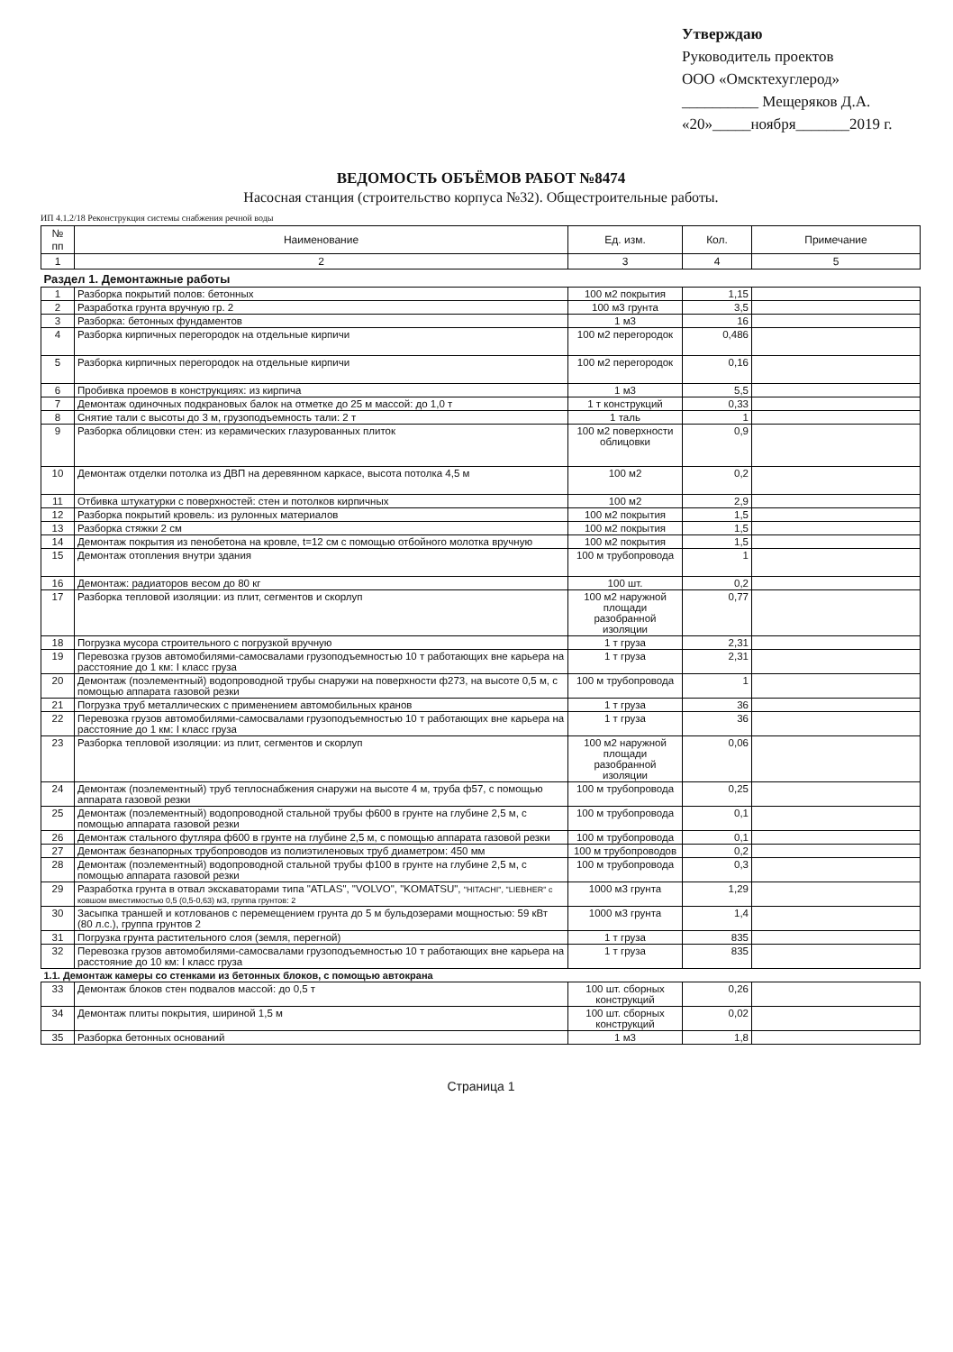Утверждаю
Руководитель проектов
ООО «Омсктехуглерод»
__________ Мещеряков Д.А.
«20»_____ноября_______2019 г.
ВЕДОМОСТЬ ОБЪЁМОВ РАБОТ №8474
Насосная станция (строительство корпуса №32). Общестроительные работы.
ИП 4.1.2/18 Реконструкция системы снабжения речной воды
| № пп | Наименование | Ед. изм. | Кол. | Примечание |
| --- | --- | --- | --- | --- |
| 1 | 2 | 3 | 4 | 5 |
| Раздел 1. Демонтажные работы | | | | |
| 1 | Разборка покрытий полов: бетонных | 100 м2 покрытия | 1,15 | |
| 2 | Разработка грунта вручную гр. 2 | 100 м3 грунта | 3,5 | |
| 3 | Разборка: бетонных фундаментов | 1 м3 | 16 | |
| 4 | Разборка кирпичных перегородок на отдельные кирпичи | 100 м2 перегородок | 0,486 | |
| 5 | Разборка кирпичных перегородок на отдельные кирпичи | 100 м2 перегородок | 0,16 | |
| 6 | Пробивка проемов в конструкциях: из кирпича | 1 м3 | 5,5 | |
| 7 | Демонтаж одиночных подкрановых балок на отметке до 25 м массой: до 1,0 т | 1 т конструкций | 0,33 | |
| 8 | Снятие тали с высоты до 3 м, грузоподъемность тали: 2 т | 1 таль | 1 | |
| 9 | Разборка облицовки стен: из керамических глазурованных плиток | 100 м2 поверхности облицовки | 0,9 | |
| 10 | Демонтаж отделки потолка из ДВП на деревянном каркасе, высота потолка 4,5 м | 100 м2 | 0,2 | |
| 11 | Отбивка штукатурки с поверхностей: стен и потолков кирпичных | 100 м2 | 2,9 | |
| 12 | Разборка покрытий кровель: из рулонных материалов | 100 м2 покрытия | 1,5 | |
| 13 | Разборка стяжки 2 см | 100 м2 покрытия | 1,5 | |
| 14 | Демонтаж покрытия из пенобетона на кровле, t=12 см с помощью отбойного молотка вручную | 100 м2 покрытия | 1,5 | |
| 15 | Демонтаж отопления внутри здания | 100 м трубопровода | 1 | |
| 16 | Демонтаж: радиаторов весом до 80 кг | 100 шт. | 0,2 | |
| 17 | Разборка тепловой изоляции: из плит, сегментов и скорлуп | 100 м2 наружной площади разобранной изоляции | 0,77 | |
| 18 | Погрузка мусора строительного с погрузкой вручную | 1 т груза | 2,31 | |
| 19 | Перевозка грузов автомобилями-самосвалами грузоподъемностью 10 т работающих вне карьера на расстояние до 1 км: I класс груза | 1 т груза | 2,31 | |
| 20 | Демонтаж (поэлементный) водопроводной трубы снаружи на поверхности ф273, на высоте 0,5 м, с помощью аппарата газовой резки | 100 м трубопровода | 1 | |
| 21 | Погрузка труб металлических с применением автомобильных кранов | 1 т груза | 36 | |
| 22 | Перевозка грузов автомобилями-самосвалами грузоподъемностью 10 т работающих вне карьера на расстояние до 1 км: I класс груза | 1 т груза | 36 | |
| 23 | Разборка тепловой изоляции: из плит, сегментов и скорлуп | 100 м2 наружной площади разобранной изоляции | 0,06 | |
| 24 | Демонтаж (поэлементный) труб теплоснабжения снаружи на высоте 4 м, труба ф57, с помощью аппарата газовой резки | 100 м трубопровода | 0,25 | |
| 25 | Демонтаж (поэлементный) водопроводной стальной трубы ф600 в грунте на глубине 2,5 м, с помощью аппарата газовой резки | 100 м трубопровода | 0,1 | |
| 26 | Демонтаж стального футляра ф600 в грунте на глубине 2,5 м, с помощью аппарата газовой резки | 100 м трубопровода | 0,1 | |
| 27 | Демонтаж безнапорных трубопроводов из полиэтиленовых труб диаметром: 450 мм | 100 м трубопроводов | 0,2 | |
| 28 | Демонтаж (поэлементный) водопроводной стальной трубы ф100 в грунте на глубине 2,5 м, с помощью аппарата газовой резки | 100 м трубопровода | 0,3 | |
| 29 | Разработка грунта в отвал экскаваторами типа "ATLAS", "VOLVO", "KOMATSU", "HITACHI", "LIEBHER" с ковшом вместимостью 0,5 (0,5-0,63) м3, группа грунтов: 2 | 1000 м3 грунта | 1,29 | |
| 30 | Засыпка траншей и котлованов с перемещением грунта до 5 м бульдозерами мощностью: 59 кВт (80 л.с.), группа грунтов 2 | 1000 м3 грунта | 1,4 | |
| 31 | Погрузка грунта растительного слоя (земля, перегной) | 1 т груза | 835 | |
| 32 | Перевозка грузов автомобилями-самосвалами грузоподъемностью 10 т работающих вне карьера на расстояние до 10 км: I класс груза | 1 т груза | 835 | |
| 1.1. Демонтаж камеры со стенками из бетонных блоков, с помощью автокрана | | | | |
| 33 | Демонтаж блоков стен подвалов массой: до 0,5 т | 100 шт. сборных конструкций | 0,26 | |
| 34 | Демонтаж плиты покрытия, шириной 1,5 м | 100 шт. сборных конструкций | 0,02 | |
| 35 | Разборка бетонных оснований | 1 м3 | 1,8 | |
Страница 1